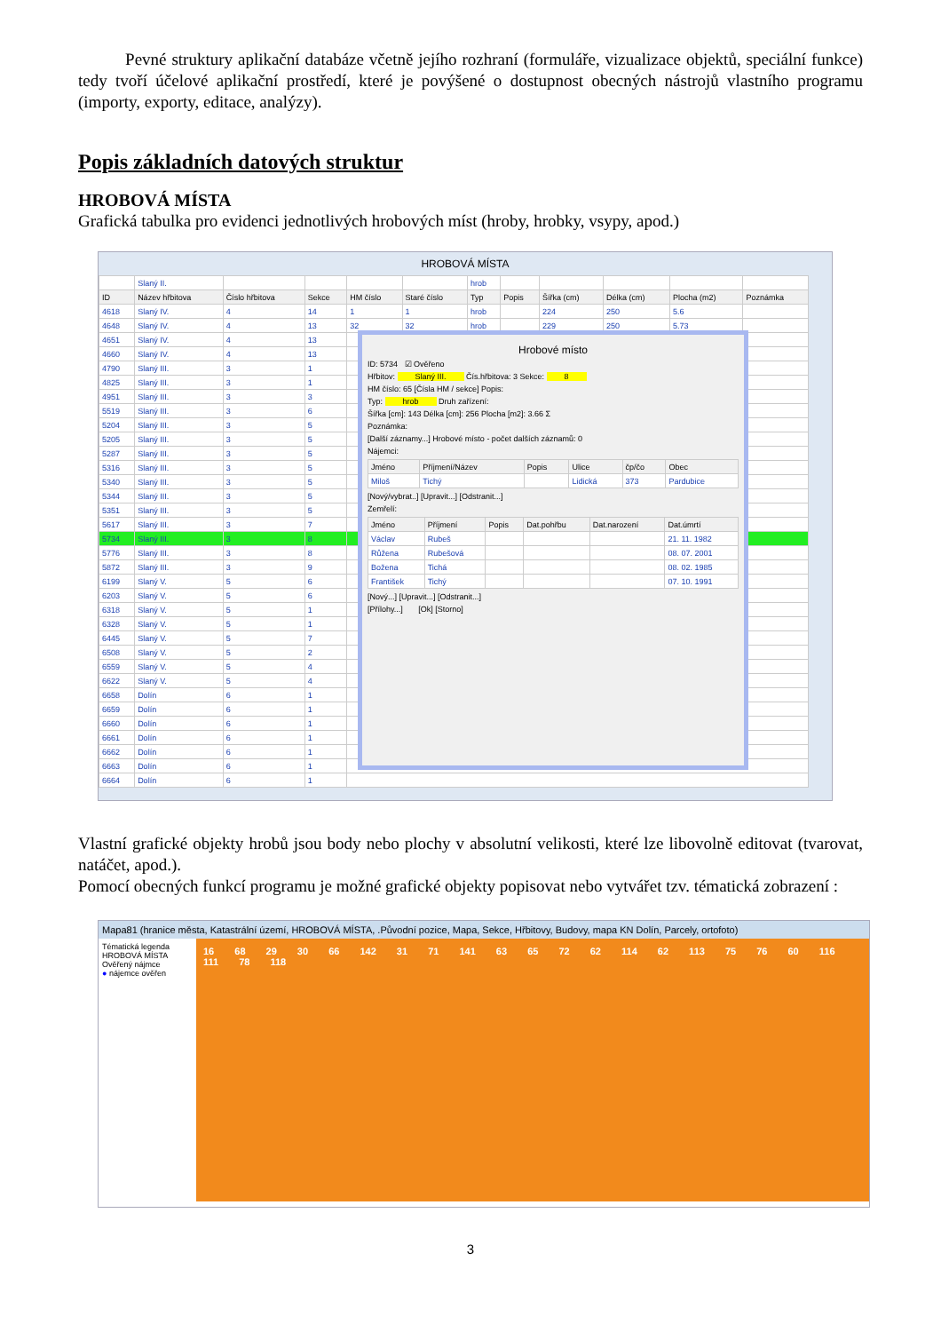Pevné struktury aplikační databáze včetně jejího rozhraní (formuláře, vizualizace objektů, speciální funkce) tedy tvoří účelové aplikační prostředí, které je povýšené o dostupnost obecných nástrojů vlastního programu (importy, exporty, editace, analýzy).
Popis základních datových struktur
HROBOVÁ MÍSTA
Grafická tabulka pro evidenci jednotlivých hrobových míst (hroby, hrobky, vsypy, apod.)
HROBOVÁ MÍSTA
| | Slaný II. | | | | | hrob | | | | | |
| ID | Název hřbitova | Číslo hřbitova | Sekce | HM číslo | Staré číslo | Typ | Popis | Šířka (cm) | Délka (cm) | Plocha (m2) | Poznámka |
| 4618 | Slaný IV. | 4 | 14 | 1 | 1 | hrob | | 224 | 250 | 5.6 | |
| 4648 | Slaný IV. | 4 | 13 | 32 | 32 | hrob | | 229 | 250 | 5.73 | |
| 4651 | Slaný IV. | 4 | 13 | | | | | | | | |
| 4660 | Slaný IV. | 4 | 13 | | | | | | | | |
| 4790 | Slaný III. | 3 | 1 | | | | | | | | |
| 4825 | Slaný III. | 3 | 1 | | | | | | | | |
| 4951 | Slaný III. | 3 | 3 | | | | | | | | |
| 5519 | Slaný III. | 3 | 6 | | | | | | | | |
| 5204 | Slaný III. | 3 | 5 | | | | | | | | |
| 5205 | Slaný III. | 3 | 5 | | | | | | | | |
| 5287 | Slaný III. | 3 | 5 | | | | | | | | |
| 5316 | Slaný III. | 3 | 5 | | | | | | | | |
| 5340 | Slaný III. | 3 | 5 | | | | | | | | |
| 5344 | Slaný III. | 3 | 5 | | | | | | | | |
| 5351 | Slaný III. | 3 | 5 | | | | | | | | |
| 5617 | Slaný III. | 3 | 7 | | | | | | | | |
| 5734 | Slaný III. | 3 | 8 | | | | | | | | |
| 5776 | Slaný III. | 3 | 8 | | | | | | | | |
| 5872 | Slaný III. | 3 | 9 | | | | | | | | |
| 6199 | Slaný V. | 5 | 6 | | | | | | | | |
| 6203 | Slaný V. | 5 | 6 | | | | | | | | |
| 6318 | Slaný V. | 5 | 1 | | | | | | | | |
| 6328 | Slaný V. | 5 | 1 | | | | | | | | |
| 6445 | Slaný V. | 5 | 7 | | | | | | | | |
| 6508 | Slaný V. | 5 | 2 | | | | | | | | |
| 6559 | Slaný V. | 5 | 4 | | | | | | | | |
| 6622 | Slaný V. | 5 | 4 | | | | | | | | |
| 6658 | Dolín | 6 | 1 | | | | | | | | |
| 6659 | Dolín | 6 | 1 | | | | | | | | |
| 6660 | Dolín | 6 | 1 | | | | | | | | |
| 6661 | Dolín | 6 | 1 | | | | | | | | |
| 6662 | Dolín | 6 | 1 | | | | | | | | |
| 6663 | Dolín | 6 | 1 | | | | | | | | |
| 6664 | Dolín | 6 | 1 | | | | | | | | |
Hrobové místo
ID: 5734 ☑ Ověřeno
Hřbitov: Slaný III. Čís.hřbitova: 3 Sekce: 8
HM číslo: 65 [Čísla HM / sekce] Popis:
Typ: hrob Druh zařízení:
Šířka [cm]: 143 Délka [cm]: 256 Plocha [m2]: 3.66 Σ
Poznámka:
[Další záznamy...] Hrobové místo - počet dalších záznamů: 0
Nájemci:
| Jméno | Příjmení/Název | Popis | Ulice | čp/čo | Obec |
| --- | --- | --- | --- | --- | --- |
| Miloš | Tichý | | Lidická | 373 | Pardubice |
[Nový/vybrat..] [Upravit...] [Odstranit...]
Zemřelí:
| Jméno | Příjmení | Popis | Dat.pohřbu | Dat.narození | Dat.úmrtí |
| --- | --- | --- | --- | --- | --- |
| Václav | Rubeš | | | | 21. 11. 1982 |
| Růžena | Rubešová | | | | 08. 07. 2001 |
| Božena | Tichá | | | | 08. 02. 1985 |
| František | Tichý | | | | 07. 10. 1991 |
[Nový...] [Upravit...] [Odstranit...]
[Přílohy...] [Ok] [Storno]
Vlastní grafické objekty hrobů jsou body nebo plochy v absolutní velikosti, které lze libovolně editovat (tvarovat, natáčet, apod.).
Pomocí obecných funkcí programu je možné grafické objekty popisovat nebo vytvářet tzv. tématická zobrazení :
Mapa81 (hranice města, Katastrální území, HROBOVÁ MÍSTA, .Původní pozice, Mapa, Sekce, Hřbitovy, Budovy, mapa KN Dolín, Parcely, ortofoto)
Tématická legenda
HROBOVÁ MÍSTA
Ověřený nájmce
● nájemce ověřen
16 68 29 30 66 142 31 71 141 63 65 72 62 114 62 113 75 76 60 116 111 78 118
3